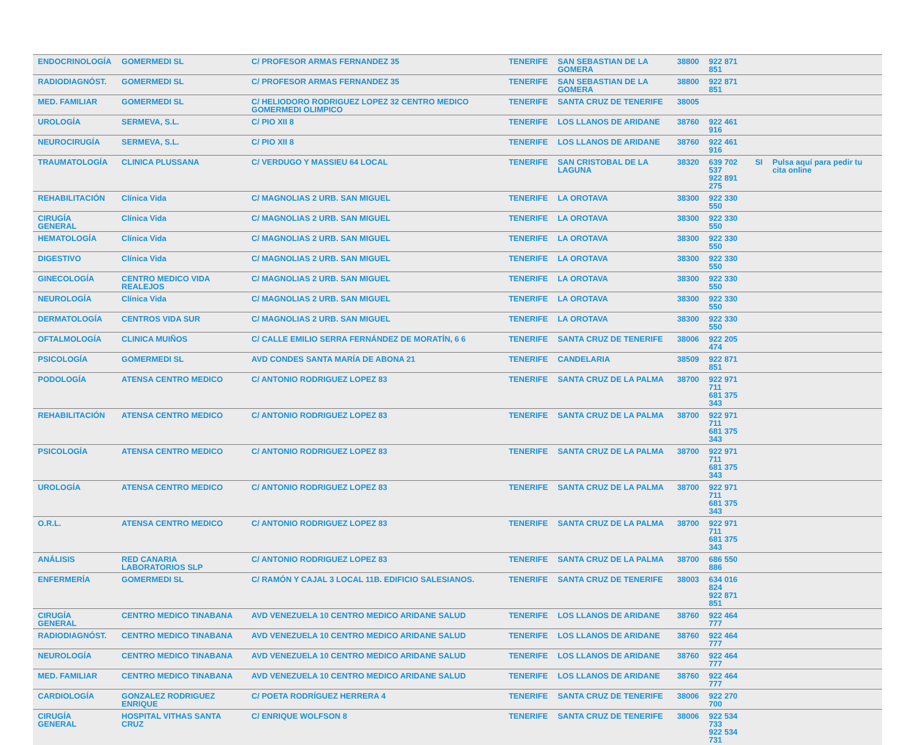| ENDOCRINOLOGÍA | GOMERMEDI SL | C/ PROFESOR ARMAS FERNANDEZ 35 | TENERIFE | SAN SEBASTIAN DE LA GOMERA | 38800 | 922 871 851 | | |
| RADIODIAGNÓST. | GOMERMEDI SL | C/ PROFESOR ARMAS FERNANDEZ 35 | TENERIFE | SAN SEBASTIAN DE LA GOMERA | 38800 | 922 871 851 | | |
| MED. FAMILIAR | GOMERMEDI SL | C/ HELIODORO RODRIGUEZ LOPEZ 32 CENTRO MEDICO GOMERMEDI OLIMPICO | TENERIFE | SANTA CRUZ DE TENERIFE | 38005 | | | |
| UROLOGÍA | SERMEVA, S.L. | C/ PIO XII 8 | TENERIFE | LOS LLANOS DE ARIDANE | 38760 | 922 461 916 | | |
| NEUROCIRUGÍA | SERMEVA, S.L. | C/ PIO XII 8 | TENERIFE | LOS LLANOS DE ARIDANE | 38760 | 922 461 916 | | |
| TRAUMATOLOGÍA | CLINICA PLUSSANA | C/ VERDUGO Y MASSIEU 64 LOCAL | TENERIFE | SAN CRISTOBAL DE LA LAGUNA | 38320 | 639 702 537 922 891 275 | SI | Pulsa aquí para pedir tu cita online |
| REHABILITACIÓN | Clínica Vida | C/ MAGNOLIAS 2 URB. SAN MIGUEL | TENERIFE | LA OROTAVA | 38300 | 922 330 550 | | |
| CIRUGÍA GENERAL | Clínica Vida | C/ MAGNOLIAS 2 URB. SAN MIGUEL | TENERIFE | LA OROTAVA | 38300 | 922 330 550 | | |
| HEMATOLOGÍA | Clínica Vida | C/ MAGNOLIAS 2 URB. SAN MIGUEL | TENERIFE | LA OROTAVA | 38300 | 922 330 550 | | |
| DIGESTIVO | Clínica Vida | C/ MAGNOLIAS 2 URB. SAN MIGUEL | TENERIFE | LA OROTAVA | 38300 | 922 330 550 | | |
| GINECOLOGÍA | CENTRO MEDICO VIDA REALEJOS | C/ MAGNOLIAS 2 URB. SAN MIGUEL | TENERIFE | LA OROTAVA | 38300 | 922 330 550 | | |
| NEUROLOGÍA | Clínica Vida | C/ MAGNOLIAS 2 URB. SAN MIGUEL | TENERIFE | LA OROTAVA | 38300 | 922 330 550 | | |
| DERMATOLOGÍA | CENTROS VIDA SUR | C/ MAGNOLIAS 2 URB. SAN MIGUEL | TENERIFE | LA OROTAVA | 38300 | 922 330 550 | | |
| OFTALMOLOGÍA | CLINICA MUIÑOS | C/ CALLE EMILIO SERRA FERNÁNDEZ DE MORATÍN, 6 6 | TENERIFE | SANTA CRUZ DE TENERIFE | 38006 | 922 205 474 | | |
| PSICOLOGÍA | GOMERMEDI SL | AVD CONDES SANTA MARÍA DE ABONA 21 | TENERIFE | CANDELARIA | 38509 | 922 871 851 | | |
| PODOLOGÍA | ATENSA CENTRO MEDICO | C/ ANTONIO RODRIGUEZ LOPEZ 83 | TENERIFE | SANTA CRUZ DE LA PALMA | 38700 | 922 971 711 681 375 343 | | |
| REHABILITACIÓN | ATENSA CENTRO MEDICO | C/ ANTONIO RODRIGUEZ LOPEZ 83 | TENERIFE | SANTA CRUZ DE LA PALMA | 38700 | 922 971 711 681 375 343 | | |
| PSICOLOGÍA | ATENSA CENTRO MEDICO | C/ ANTONIO RODRIGUEZ LOPEZ 83 | TENERIFE | SANTA CRUZ DE LA PALMA | 38700 | 922 971 711 681 375 343 | | |
| UROLOGÍA | ATENSA CENTRO MEDICO | C/ ANTONIO RODRIGUEZ LOPEZ 83 | TENERIFE | SANTA CRUZ DE LA PALMA | 38700 | 922 971 711 681 375 343 | | |
| O.R.L. | ATENSA CENTRO MEDICO | C/ ANTONIO RODRIGUEZ LOPEZ 83 | TENERIFE | SANTA CRUZ DE LA PALMA | 38700 | 922 971 711 681 375 343 | | |
| ANÁLISIS | RED CANARIA LABORATORIOS SLP | C/ ANTONIO RODRIGUEZ LOPEZ 83 | TENERIFE | SANTA CRUZ DE LA PALMA | 38700 | 686 550 886 | | |
| ENFERMERÍA | GOMERMEDI SL | C/ RAMÓN Y CAJAL 3 LOCAL 11B. EDIFICIO SALESIANOS. | TENERIFE | SANTA CRUZ DE TENERIFE | 38003 | 634 016 824 922 871 851 | | |
| CIRUGÍA GENERAL | CENTRO MEDICO TINABANA | AVD VENEZUELA 10 CENTRO MEDICO ARIDANE SALUD | TENERIFE | LOS LLANOS DE ARIDANE | 38760 | 922 464 777 | | |
| RADIODIAGNÓST. | CENTRO MEDICO TINABANA | AVD VENEZUELA 10 CENTRO MEDICO ARIDANE SALUD | TENERIFE | LOS LLANOS DE ARIDANE | 38760 | 922 464 777 | | |
| NEUROLOGÍA | CENTRO MEDICO TINABANA | AVD VENEZUELA 10 CENTRO MEDICO ARIDANE SALUD | TENERIFE | LOS LLANOS DE ARIDANE | 38760 | 922 464 777 | | |
| MED. FAMILIAR | CENTRO MEDICO TINABANA | AVD VENEZUELA 10 CENTRO MEDICO ARIDANE SALUD | TENERIFE | LOS LLANOS DE ARIDANE | 38760 | 922 464 777 | | |
| CARDIOLOGÍA | GONZALEZ RODRIGUEZ ENRIQUE | C/ POETA RODRÍGUEZ HERRERA 4 | TENERIFE | SANTA CRUZ DE TENERIFE | 38006 | 922 270 700 | | |
| CIRUGÍA GENERAL | HOSPITAL VITHAS SANTA CRUZ | C/ ENRIQUE WOLFSON 8 | TENERIFE | SANTA CRUZ DE TENERIFE | 38006 | 922 534 733 922 534 731 | | |